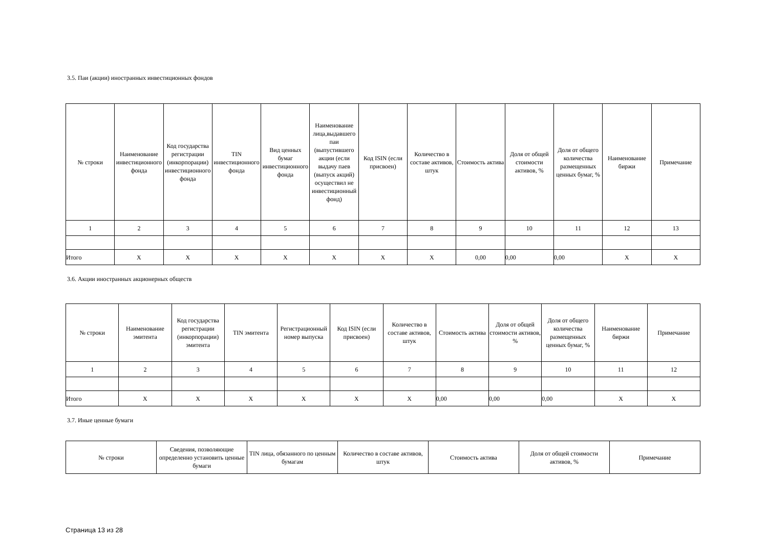3.5. Паи (акции) иностранных инвестиционных фондов
| № строки | Наименование инвестиционного фонда | Код государства регистрации (инкорпорации) инвестиционного фонда | TIN инвестиционного фонда | Вид ценных бумаг инвестиционного фонда | Наименование лица,выдавшего паи (выпустившего акции (если выдачу паев (выпуск акций) осуществил не инвестиционный фонд) | Код ISIN (если присвоен) | Количество в составе активов, штук | Стоимость актива | Доля от общей стоимости активов, % | Доля от общего количества размещенных ценных бумаг, % | Наименование биржи | Примечание |
| --- | --- | --- | --- | --- | --- | --- | --- | --- | --- | --- | --- | --- |
| 1 | 2 | 3 | 4 | 5 | 6 | 7 | 8 | 9 | 10 | 11 | 12 | 13 |
| Итого | X | X | X | X | X | X | X | 0,00 | 0,00 | 0,00 | X | X |
3.6. Акции иностранных акционерных обществ
| № строки | Наименование эмитента | Код государства регистрации (инкорпорации) эмитента | TIN эмитента | Регистрационный номер выпуска | Код ISIN (если присвоен) | Количество в составе активов, штук | Стоимость актива | Доля от общей стоимости активов, % | Доля от общего количества размещенных ценных бумаг, % | Наименование биржи | Примечание |
| --- | --- | --- | --- | --- | --- | --- | --- | --- | --- | --- | --- |
| 1 | 2 | 3 | 4 | 5 | 6 | 7 | 8 | 9 | 10 | 11 | 12 |
| Итого | X | X | X | X | X | X | 0,00 | 0,00 | 0,00 | X | X |
3.7. Иные ценные бумаги
| № строки | Сведения, позволяющие определенно установить ценные бумаги | TIN лица, обязанного по ценным бумагам | Количество в составе активов, штук | Стоимость актива | Доля от общей стоимости активов, % | Примечание |
| --- | --- | --- | --- | --- | --- | --- |
Страница 13 из 28